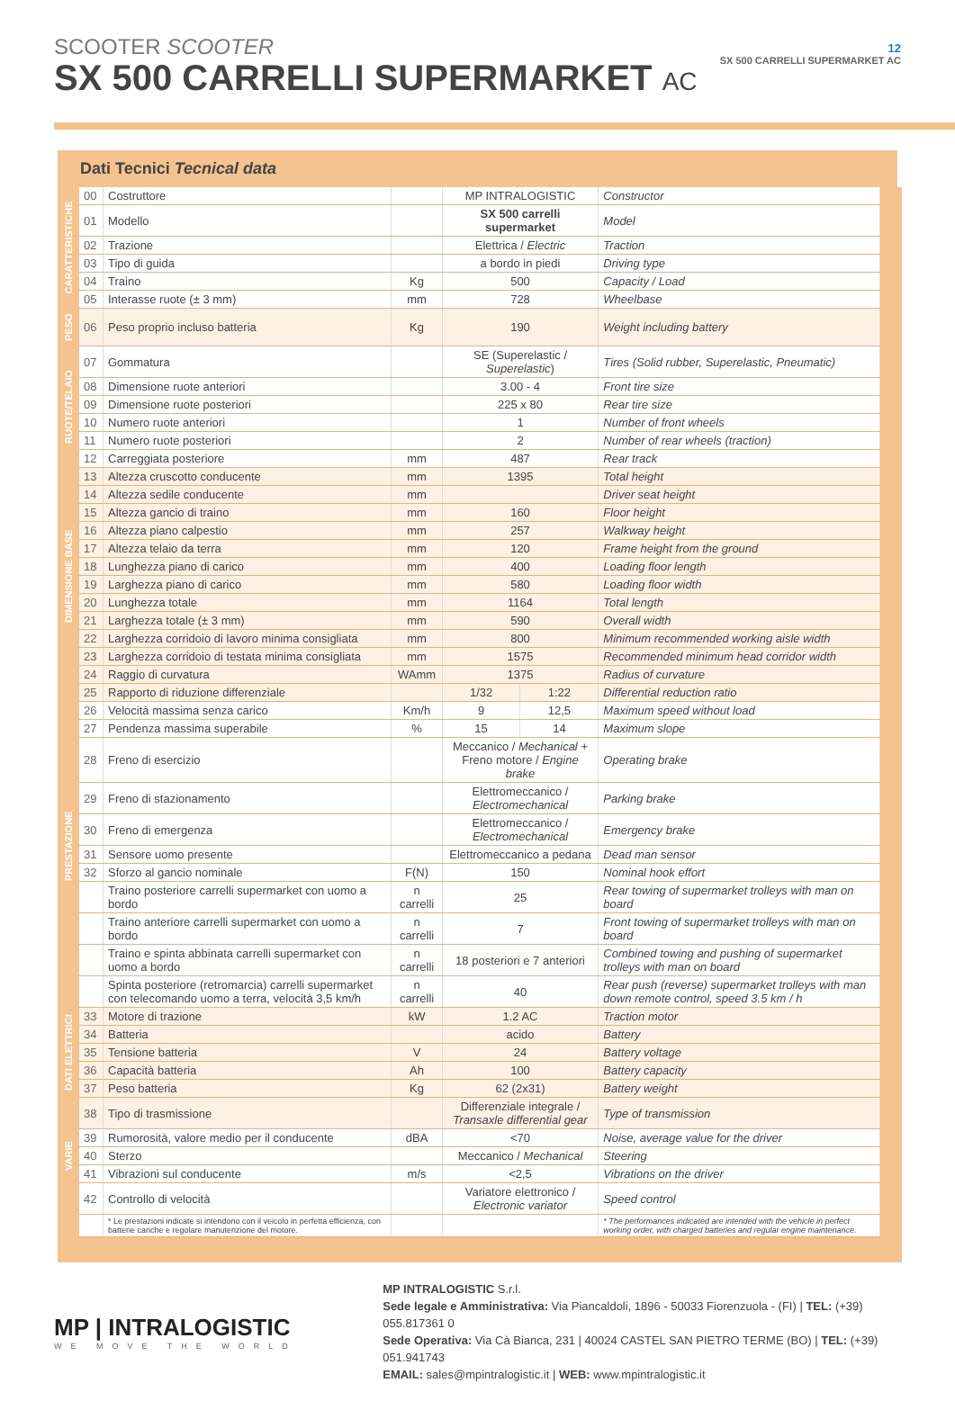SCOOTER SCOOTER
SX 500 CARRELLI SUPERMARKET AC
12
SX 500 CARRELLI SUPERMARKET AC
Dati Tecnici Tecnical data
| CARATTERISTICHE | 00 | Costruttore | | MP INTRALOGISTIC | | Constructor | |
| | 01 | Modello | | SX 500 carrelli supermarket | | Model | |
| | 02 | Trazione | | Elettrica / Electric | | Traction | |
| | 03 | Tipo di guida | | a bordo in piedi | | Driving type | |
| | 04 | Traino | Kg | 500 | | Capacity / Load | |
| | 05 | Interasse ruote (± 3 mm) | mm | 728 | | Wheelbase | |
| PESO | 06 | Peso proprio incluso batteria | Kg | 190 | | Weight including battery | |
| RUOTE/TELAIO | 07 | Gommatura | | SE (Superelastic / Superelastic ) | | Tires (Solid rubber, Superelastic, Pneumatic) | |
| | 08 | Dimensione ruote anteriori | | 3.00 - 4 | | Front tire size | |
| | 09 | Dimensione ruote posteriori | | 225 x 80 | | Rear tire size | |
| | 10 | Numero ruote anteriori | | 1 | | Number of front wheels | |
| | 11 | Numero ruote posteriori | | 2 | | Number of rear wheels (traction) | |
| | 12 | Carreggiata posteriore | mm | 487 | | Rear track | |
| DIMENSIONE BASE | 13 | Altezza cruscotto conducente | mm | 1395 | | Total height | |
| | 14 | Altezza sedile conducente | mm | | | Driver seat height | |
| | 15 | Altezza gancio di traino | mm | 160 | | Floor height | |
| | 16 | Altezza piano calpestio | mm | 257 | | Walkway height | |
| | 17 | Altezza telaio da terra | mm | 120 | | Frame height from the ground | |
| | 18 | Lunghezza piano di carico | mm | 400 | | Loading floor length | |
| | 19 | Larghezza piano di carico | mm | 580 | | Loading floor width | |
| | 20 | Lunghezza totale | mm | 1164 | | Total length | |
| | 21 | Larghezza totale (± 3 mm) | mm | 590 | | Overall width | |
| | 22 | Larghezza corridoio di lavoro minima consigliata | mm | 800 | | Minimum recommended working aisle width | |
| | 23 | Larghezza corridoio di testata minima consigliata | mm | 1575 | | Recommended minimum head corridor width | |
| | 24 | Raggio di curvatura | WAmm | 1375 | | Radius of curvature | |
| PRESTAZIONE | 25 | Rapporto di riduzione differenziale | | 1/32 | 1:22 | Differential reduction ratio | |
| | 26 | Velocità massima senza carico | Km/h | 9 | 12,5 | Maximum speed without load | |
| | 27 | Pendenza massima superabile | % | 15 | 14 | Maximum slope | |
| | 28 | Freno di esercizio | | Meccanico / Mechanical + Freno motore / Engine brake | | Operating brake | |
| | 29 | Freno di stazionamento | | Elettromeccanico / Electromechanical | | Parking brake | |
| | 30 | Freno di emergenza | | Elettromeccanico / Electromechanical | | Emergency brake | |
| | 31 | Sensore uomo presente | | Elettromeccanico a pedana | | Dead man sensor | |
| | 32 | Sforzo al gancio nominale | F(N) | 150 | | Nominal hook effort | |
| | | Traino posteriore carrelli supermarket con uomo a bordo | n carrelli | 25 | | Rear towing of supermarket trolleys with man on board | |
| | | Traino anteriore carrelli supermarket con uomo a bordo | n carrelli | 7 | | Front towing of supermarket trolleys with man on board | |
| | | Traino e spinta abbinata carrelli supermarket con uomo a bordo | n carrelli | 18 posteriori e 7 anteriori | | Combined towing and pushing of supermarket trolleys with man on board | |
| | | Spinta posteriore (retromarcia) carrelli supermarket con telecomando uomo a terra, velocità 3,5 km/h | n carrelli | 40 | | Rear push (reverse) supermarket trolleys with man down remote control, speed 3.5 km / h | |
| DATI ELETTRICI | 33 | Motore di trazione | kW | 1.2 AC | | Traction motor | |
| | 34 | Batteria | | acido | | Battery | |
| | 35 | Tensione batteria | V | 24 | | Battery voltage | |
| | 36 | Capacità batteria | Ah | 100 | | Battery capacity | |
| | 37 | Peso batteria | Kg | 62 (2x31) | | Battery weight | |
| VARIE | 38 | Tipo di trasmissione | | Differenziale integrale / Transaxle differential gear | | Type of transmission | |
| | 39 | Rumorosità, valore medio per il conducente | dBA | <70 | | Noise, average value for the driver | |
| | 40 | Sterzo | | Meccanico / Mechanical | | Steering | |
| | 41 | Vibrazioni sul conducente | m/s | <2,5 | | Vibrations on the driver | |
| | 42 | Controllo di velocità | | Variatore elettronico / Electronic variator | | Speed control | |
| | | * Le prestazioni indicate si intendono con il veicolo in perfetta efficienza, con batterie cariche e regolare manutenzione del motore. | | | | * The performances indicated are intended with the vehicle in perfect working order, with charged batteries and regular engine maintenance. | |
MP | INTRALOGISTIC
WE MOVE THE WORLD
MP INTRALOGISTIC S.r.l.
Sede legale e Amministrativa: Via Piancaldoli, 1896 - 50033 Fiorenzuola - (FI) | TEL: (+39) 055.817361 0
Sede Operativa: Via Cà Bianca, 231 | 40024 CASTEL SAN PIETRO TERME (BO) | TEL: (+39) 051.941743
EMAIL: sales@mpintralogistic.it | WEB: www.mpintralogistic.it